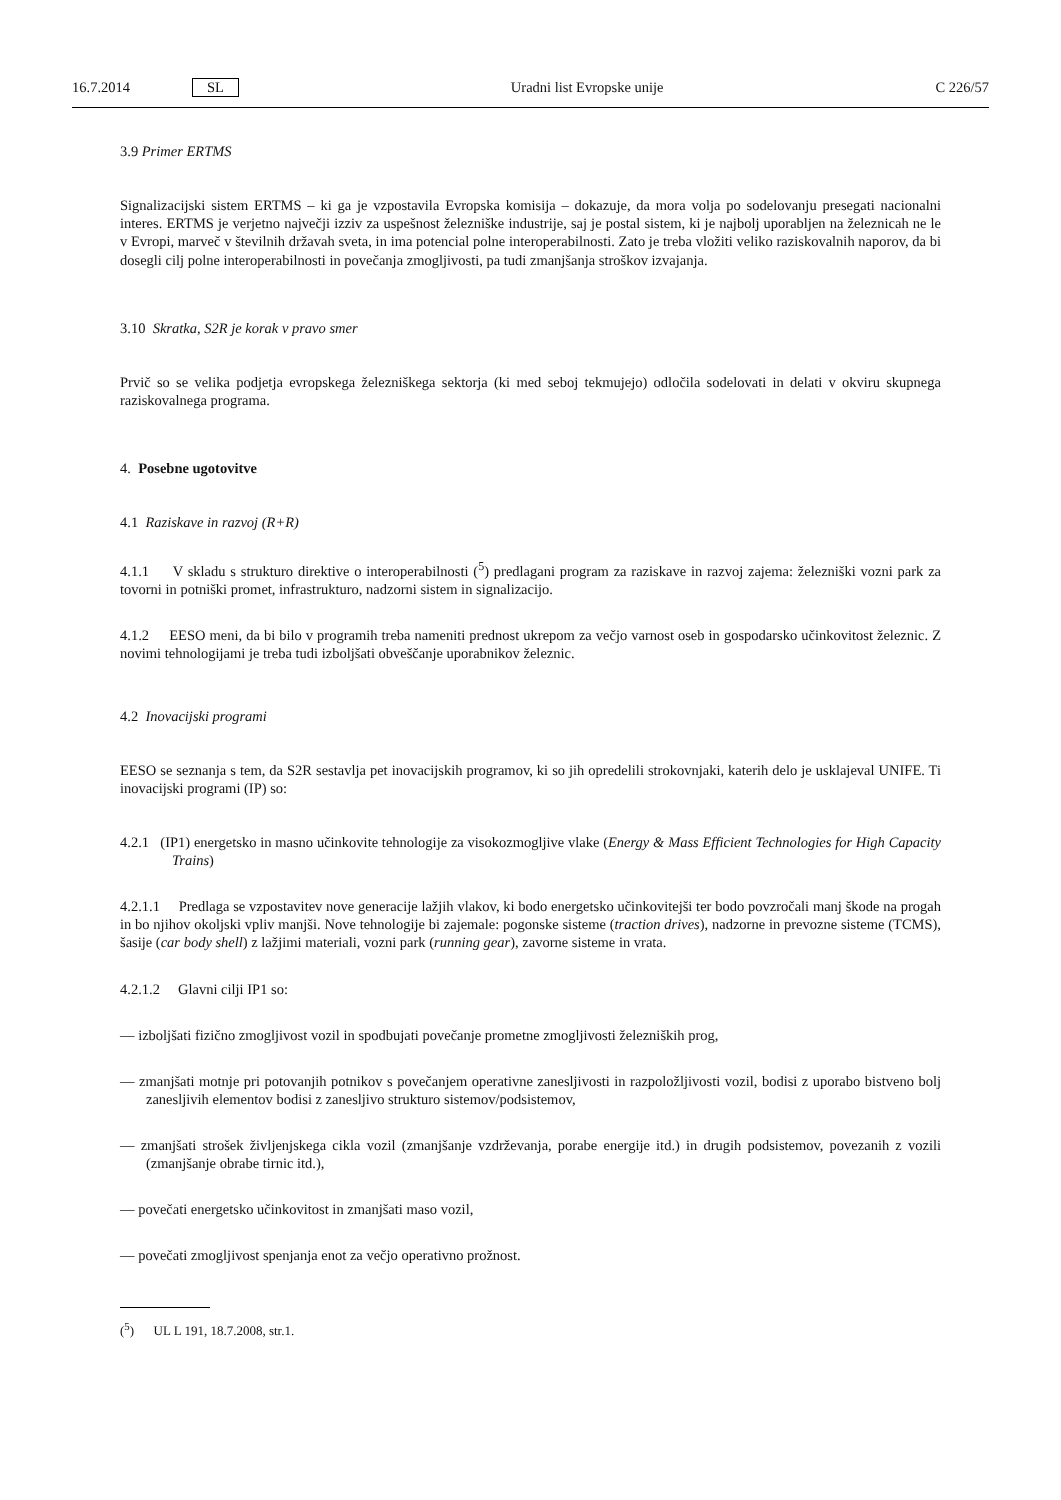16.7.2014 SL Uradni list Evropske unije C 226/57
3.9 Primer ERTMS
Signalizacijski sistem ERTMS – ki ga je vzpostavila Evropska komisija – dokazuje, da mora volja po sodelovanju presegati nacionalni interes. ERTMS je verjetno največji izziv za uspešnost železniške industrije, saj je postal sistem, ki je najbolj uporabljen na železnicah ne le v Evropi, marveč v številnih državah sveta, in ima potencial polne interoperabilnosti. Zato je treba vložiti veliko raziskovalnih naporov, da bi dosegli cilj polne interoperabilnosti in povečanja zmogljivosti, pa tudi zmanjšanja stroškov izvajanja.
3.10 Skratka, S2R je korak v pravo smer
Prvič so se velika podjetja evropskega železniškega sektorja (ki med seboj tekmujejo) odločila sodelovati in delati v okviru skupnega raziskovalnega programa.
4. Posebne ugotovitve
4.1 Raziskave in razvoj (R+R)
4.1.1 V skladu s strukturo direktive o interoperabilnosti (<sup>5</sup>) predlagani program za raziskave in razvoj zajema: železniški vozni park za tovorni in potniški promet, infrastrukturo, nadzorni sistem in signalizacijo.
4.1.2 EESO meni, da bi bilo v programih treba nameniti prednost ukrepom za večjo varnost oseb in gospodarsko učinkovitost železnic. Z novimi tehnologijami je treba tudi izboljšati obveščanje uporabnikov železnic.
4.2 Inovacijski programi
EESO se seznanja s tem, da S2R sestavlja pet inovacijskih programov, ki so jih opredelili strokovnjaki, katerih delo je usklajeval UNIFE. Ti inovacijski programi (IP) so:
4.2.1 (IP1) energetsko in masno učinkovite tehnologije za visokozmogljive vlake (Energy & Mass Efficient Technologies for High Capacity Trains)
4.2.1.1 Predlaga se vzpostavitev nove generacije lažjih vlakov, ki bodo energetsko učinkovitejši ter bodo povzročali manj škode na progah in bo njihov okoljski vpliv manjši. Nove tehnologije bi zajemale: pogonske sisteme (traction drives), nadzorne in prevozne sisteme (TCMS), šasije (car body shell) z lažjimi materiali, vozni park (running gear), zavorne sisteme in vrata.
4.2.1.2 Glavni cilji IP1 so:
— izboljšati fizično zmogljivost vozil in spodbujati povečanje prometne zmogljivosti železniških prog,
— zmanjšati motnje pri potovanjih potnikov s povečanjem operativne zanesljivosti in razpoložljivosti vozil, bodisi z uporabo bistveno bolj zanesljivih elementov bodisi z zanesljivo strukturo sistemov/podsistemov,
— zmanjšati strošek življenjskega cikla vozil (zmanjšanje vzdrževanja, porabe energije itd.) in drugih podsistemov, povezanih z vozili (zmanjšanje obrabe tirnic itd.),
— povečati energetsko učinkovitost in zmanjšati maso vozil,
— povečati zmogljivost spenjanja enot za večjo operativno prožnost.
(<sup>5</sup>) UL L 191, 18.7.2008, str.1.